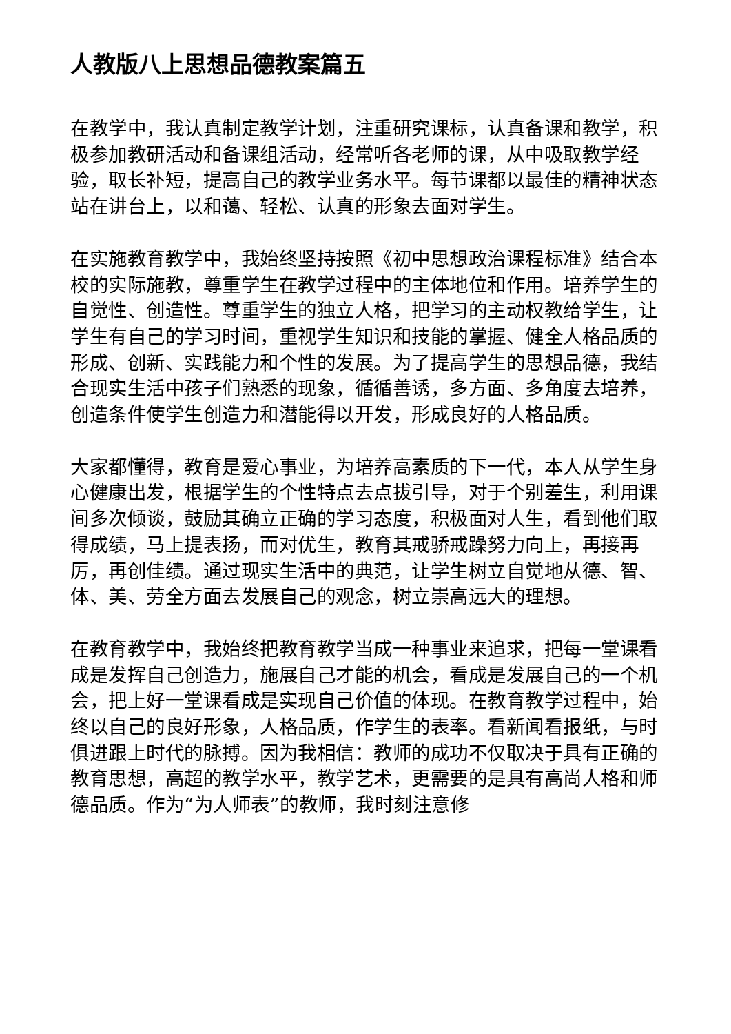人教版八上思想品德教案篇五
在教学中，我认真制定教学计划，注重研究课标，认真备课和教学，积极参加教研活动和备课组活动，经常听各老师的课，从中吸取教学经验，取长补短，提高自己的教学业务水平。每节课都以最佳的精神状态站在讲台上，以和蔼、轻松、认真的形象去面对学生。
在实施教育教学中，我始终坚持按照《初中思想政治课程标准》结合本校的实际施教，尊重学生在教学过程中的主体地位和作用。培养学生的自觉性、创造性。尊重学生的独立人格，把学习的主动权教给学生，让学生有自己的学习时间，重视学生知识和技能的掌握、健全人格品质的形成、创新、实践能力和个性的发展。为了提高学生的思想品德，我结合现实生活中孩子们熟悉的现象，循循善诱，多方面、多角度去培养，创造条件使学生创造力和潜能得以开发，形成良好的人格品质。
大家都懂得，教育是爱心事业，为培养高素质的下一代，本人从学生身心健康出发，根据学生的个性特点去点拔引导，对于个别差生，利用课间多次倾谈，鼓励其确立正确的学习态度，积极面对人生，看到他们取得成绩，马上提表扬，而对优生，教育其戒骄戒躁努力向上，再接再厉，再创佳绩。通过现实生活中的典范，让学生树立自觉地从德、智、体、美、劳全方面去发展自己的观念，树立崇高远大的理想。
在教育教学中，我始终把教育教学当成一种事业来追求，把每一堂课看成是发挥自己创造力，施展自己才能的机会，看成是发展自己的一个机会，把上好一堂课看成是实现自己价值的体现。在教育教学过程中，始终以自己的良好形象，人格品质，作学生的表率。看新闻看报纸，与时俱进跟上时代的脉搏。因为我相信：教师的成功不仅取决于具有正确的教育思想，高超的教学水平，教学艺术，更需要的是具有高尚人格和师德品质。作为“为人师表”的教师，我时刻注意修